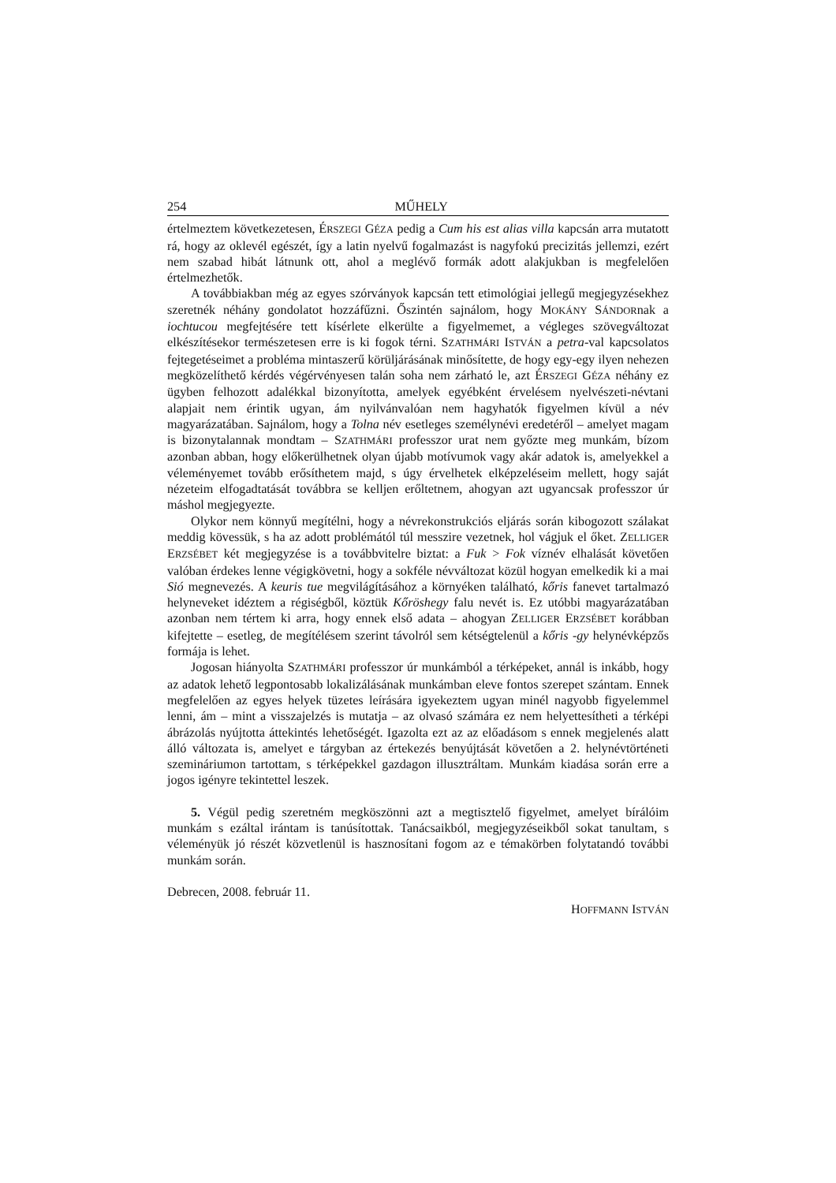254 MŰHELY
értelmeztem következetesen, ÉRSZEGI GÉZA pedig a Cum his est alias villa kapcsán arra mutatott rá, hogy az oklevél egészét, így a latin nyelvű fogalmazást is nagyfokú precizitás jellemzi, ezért nem szabad hibát látnunk ott, ahol a meglévő formák adott alakjukban is megfelelően értelmezhetők.
A továbbiakban még az egyes szórványok kapcsán tett etimológiai jellegű megjegy­zésekhez szeretnék néhány gondolatot hozzáfűzni. Őszintén sajnálom, hogy MOKÁNY SÁNDORnak a iochtucou megfejtésére tett kísérlete elkerülte a figyelmemet, a végleges szövegváltozat elkészítésekor természetesen erre is ki fogok térni. SZATHMÁRI ISTVÁN a petra-val kapcsolatos fejtegetéseimet a probléma mintaszerű körüljárásának minősítette, de hogy egy-egy ilyen nehezen megközelíthető kérdés végérvényesen talán soha nem zár­ható le, azt ÉRSZEGI GÉZA néhány ez ügyben felhozott adalékkal bizonyította, amelyek egyébként érvelésem nyelvészeti-névtani alapjait nem érintik ugyan, ám nyilvánvalóan nem hagyhatók figyelmen kívül a név magyarázatában. Sajnálom, hogy a Tolna név eset­leges személynévi eredetéről – amelyet magam is bizonytalannak mondtam – SZATHMÁRI professzor urat nem győzte meg munkám, bízom azonban abban, hogy előkerülhetnek olyan újabb motívumok vagy akár adatok is, amelyekkel a véleményemet tovább erősít­hetem majd, s úgy érvelhetek elképzeléseim mellett, hogy saját nézeteim elfogadtatását továbbra se kelljen erőltetnem, ahogyan azt ugyancsak professzor úr máshol megjegyezte.
Olykor nem könnyű megítélni, hogy a névrekonstrukciós eljárás során kibogozott szálakat meddig kövessük, s ha az adott problémától túl messzire vezetnek, hol vágjuk el őket. ZELLIGER ERZSÉBET két megjegyzése is a továbbvitelre biztat: a Fuk > Fok víznév elhalását követően valóban érdekes lenne végigkövetni, hogy a sokféle névváltozat közül hogyan emelkedik ki a mai Sió megnevezés. A keuris tue megvilágításához a környéken található, kőris fanevet tartalmazó helyneveket idéztem a régiségből, köztük Kőröshegy falu nevét is. Ez utóbbi magyarázatában azonban nem tértem ki arra, hogy ennek első adata – ahogyan ZELLIGER ERZSÉBET korábban kifejtette – esetleg, de megítélésem sze­rint távolról sem kétségtelenül a kőris -gy helynévképzős formája is lehet.
Jogosan hiányolta SZATHMÁRI professzor úr munkámból a térképeket, annál is in­kább, hogy az adatok lehető legpontosabb lokalizálásának munkámban eleve fontos sze­repet szántam. Ennek megfelelően az egyes helyek tüzetes leírására igyekeztem ugyan minél nagyobb figyelemmel lenni, ám – mint a visszajelzés is mutatja – az olvasó számára ez nem helyettesítheti a térképi ábrázolás nyújtotta áttekintés lehetőségét. Igazolta ezt az az előadásom s ennek megjelenés alatt álló változata is, amelyet e tárgyban az értekezés benyújtását követően a 2. helynévtörténeti szemináriumon tartottam, s térképekkel gaz­dagon illusztráltam. Munkám kiadása során erre a jogos igényre tekintettel leszek.
5. Végül pedig szeretném megköszönni azt a megtisztelő figyelmet, amelyet bírálóim munkám s ezáltal irántam is tanúsítottak. Tanácsaikból, megjegyzéseikből sokat tanul­tam, s véleményük jó részét közvetlenül is hasznosítani fogom az e témakörben folyta­tandó további munkám során.
Debrecen, 2008. február 11.
HOFFMANN ISTVÁN